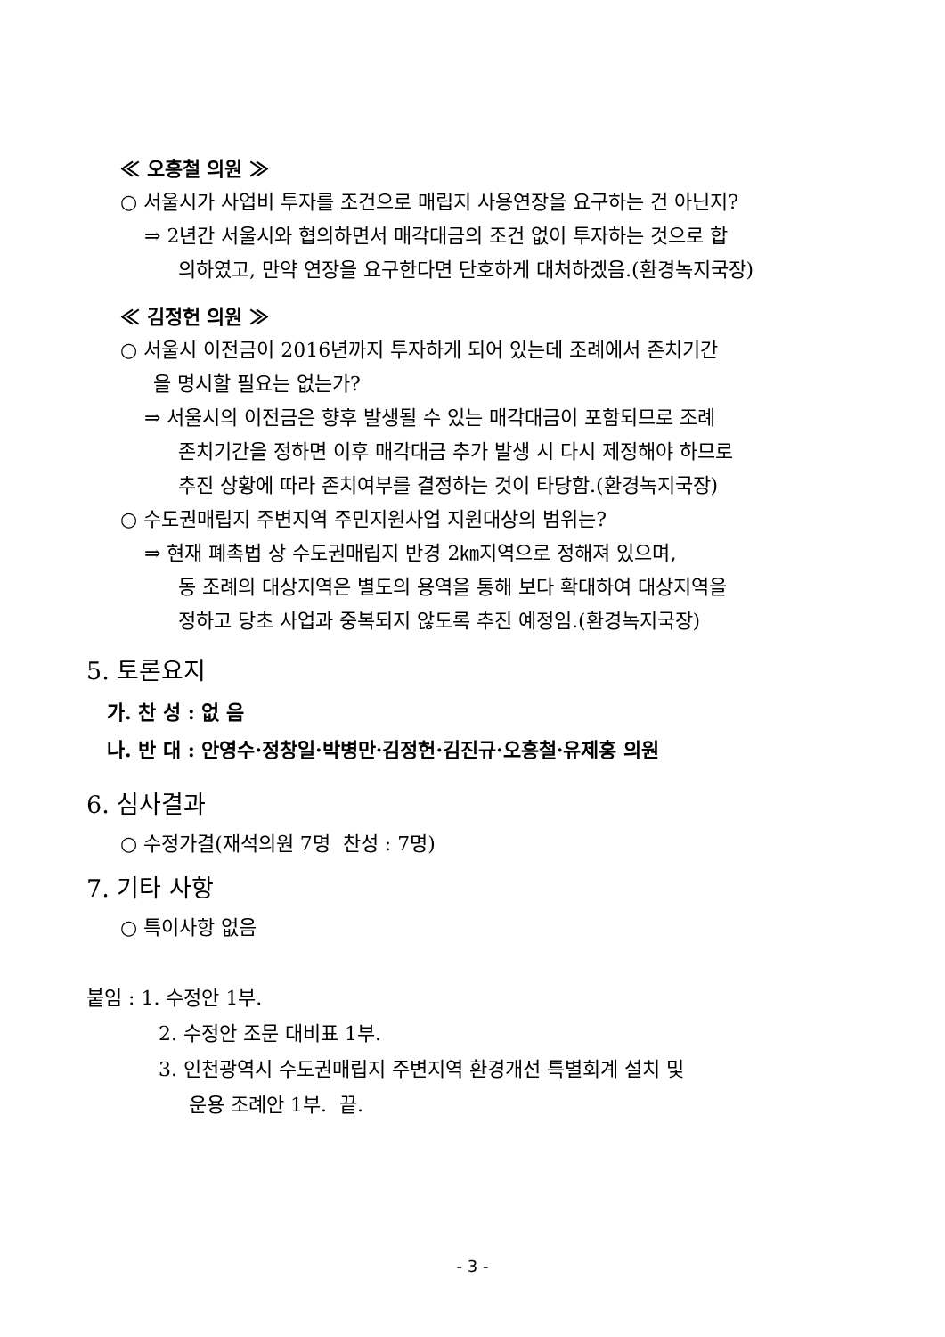≪ 오흥철 의원 ≫
○ 서울시가 사업비 투자를 조건으로 매립지 사용연장을 요구하는 건 아닌지?
⇒ 2년간 서울시와 협의하면서 매각대금의 조건 없이 투자하는 것으로 합
의하였고, 만약 연장을 요구한다면 단호하게 대처하겠음.(환경녹지국장)
≪ 김정헌 의원 ≫
○ 서울시 이전금이 2016년까지 투자하게 되어 있는데 조례에서 존치기간
을 명시할 필요는 없는가?
⇒ 서울시의 이전금은 향후 발생될 수 있는 매각대금이 포함되므로 조례
존치기간을 정하면 이후 매각대금 추가 발생 시 다시 제정해야 하므로
추진 상황에 따라 존치여부를 결정하는 것이 타당함.(환경녹지국장)
○ 수도권매립지 주변지역 주민지원사업 지원대상의 범위는?
⇒ 현재 폐촉법 상 수도권매립지 반경 2㎞지역으로 정해져 있으며,
동 조례의 대상지역은 별도의 용역을 통해 보다 확대하여 대상지역을
정하고 당초 사업과 중복되지 않도록 추진 예정임.(환경녹지국장)
5. 토론요지
가. 찬 성 : 없 음
나. 반 대 : 안영수·정창일·박병만·김정헌·김진규·오흥철·유제홍 의원
6. 심사결과
○ 수정가결(재석의원 7명 찬성 : 7명)
7. 기타 사항
○ 특이사항 없음
붙임 : 1. 수정안 1부.
2. 수정안 조문 대비표 1부.
3. 인천광역시 수도권매립지 주변지역 환경개선 특별회계 설치 및
운용 조례안 1부. 끝.
- 3 -